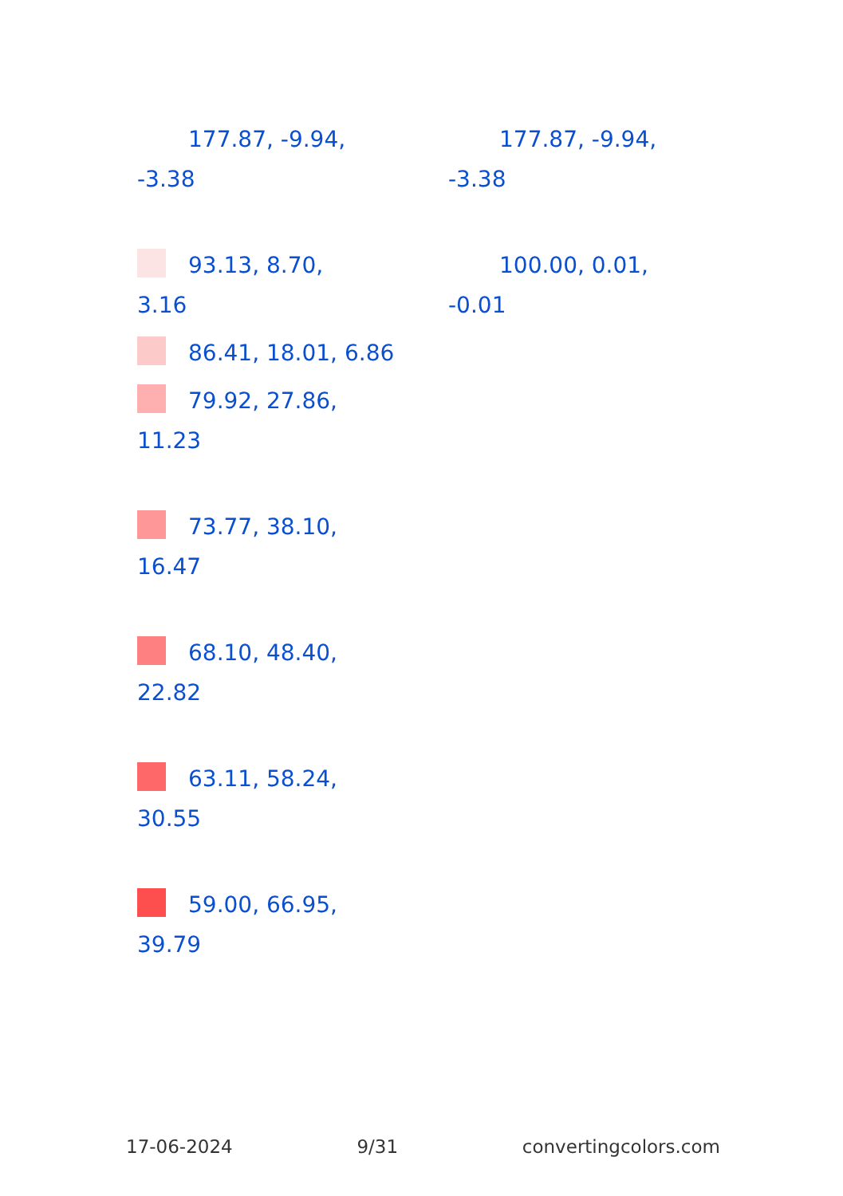177.87, -9.94, -3.38
93.13, 8.70, 3.16
86.41, 18.01, 6.86
79.92, 27.86, 11.23
73.77, 38.10, 16.47
68.10, 48.40, 22.82
63.11, 58.24, 30.55
59.00, 66.95, 39.79
177.87, -9.94, -3.38
100.00, 0.01, -0.01
17-06-2024 9/31 convertingcolors.com